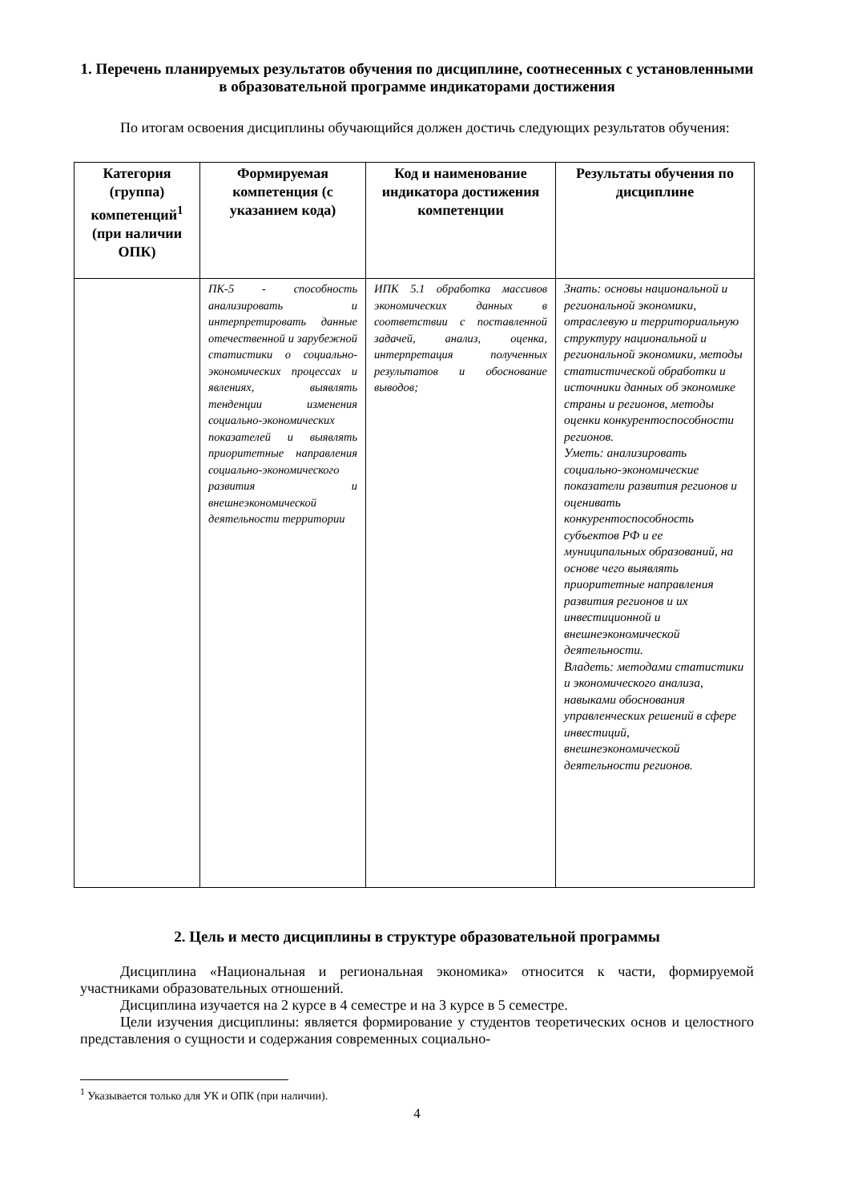1. Перечень планируемых результатов обучения по дисциплине, соотнесенных с установленными в образовательной программе индикаторами достижения
По итогам освоения дисциплины обучающийся должен достичь следующих результатов обучения:
| Категория (группа) компетенций<sup>1</sup> (при наличии ОПК) | Формируемая компетенция (с указанием кода) | Код и наименование индикатора достижения компетенции | Результаты обучения по дисциплине |
| --- | --- | --- | --- |
| | ПК-5 - способность анализировать и интерпретировать данные отечественной и зарубежной статистики о социально-экономических процессах и явлениях, выявлять тенденции изменения социально-экономических показателей и выявлять приоритетные направления социально-экономического развития и внешнеэкономической деятельности территории | ИПК 5.1 обработка массивов экономических данных в соответствии с поставленной задачей, анализ, оценка, интерпретация полученных результатов и обоснование выводов; | Знать: основы национальной и региональной экономики, отраслевую и территориальную структуру национальной и региональной экономики, методы статистической обработки и источники данных об экономике страны и регионов, методы оценки конкурентоспособности регионов. Уметь: анализировать социально-экономические показатели развития регионов и оценивать конкурентоспособность субъектов РФ и ее муниципальных образований, на основе чего выявлять приоритетные направления развития регионов и их инвестиционной и внешнеэкономической деятельности. Владеть: методами статистики и экономического анализа, навыками обоснования управленческих решений в сфере инвестиций, внешнеэкономической деятельности регионов. |
2. Цель и место дисциплины в структуре образовательной программы
Дисциплина «Национальная и региональная экономика» относится к части, формируемой участниками образовательных отношений.
Дисциплина изучается на 2 курсе в 4 семестре и на 3 курсе в 5 семестре.
Цели изучения дисциплины: является формирование у студентов теоретических основ и целостного представления о сущности и содержания современных социально-
<sup>1</sup> Указывается только для УК и ОПК (при наличии).
4